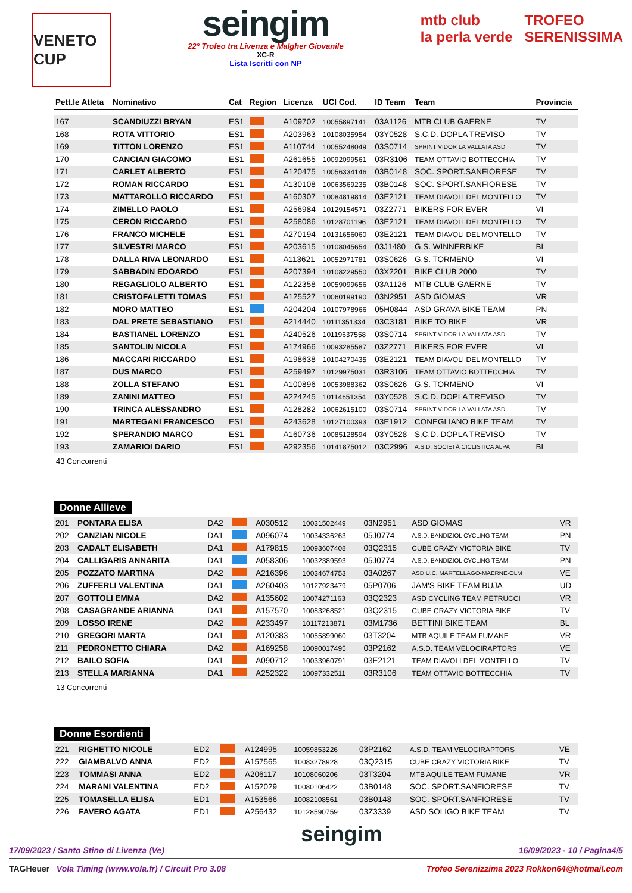VENETO CUP
seingim
22° Trofeo tra Livenza e Malgher Giovanile
XC-R
Lista Iscritti con NP
mtb club
la perla verde
TROFEO
SERENISSIMA
| Pett.le Atleta | Nominativo | Cat | Region | Licenza | UCI Cod. | ID Team | Team | Provincia |
| --- | --- | --- | --- | --- | --- | --- | --- | --- |
| 167 | SCANDIUZZI BRYAN | ES1 | | A109702 | 10055897141 | 03A1126 | MTB CLUB GAERNE | TV |
| 168 | ROTA VITTORIO | ES1 | | A203963 | 10108035954 | 03Y0528 | S.C.D. DOPLA TREVISO | TV |
| 169 | TITTON LORENZO | ES1 | | A110744 | 10055248049 | 03S0714 | SPRINT VIDOR LA VALLATA ASD | TV |
| 170 | CANCIAN GIACOMO | ES1 | | A261655 | 10092099561 | 03R3106 | TEAM OTTAVIO BOTTECCHIA | TV |
| 171 | CARLET ALBERTO | ES1 | | A120475 | 10056334146 | 03B0148 | SOC. SPORT.SANFIORESE | TV |
| 172 | ROMAN RICCARDO | ES1 | | A130108 | 10063569235 | 03B0148 | SOC. SPORT.SANFIORESE | TV |
| 173 | MATTAROLLO RICCARDO | ES1 | | A160307 | 10084819814 | 03E2121 | TEAM DIAVOLI DEL MONTELLO | TV |
| 174 | ZIMELLO PAOLO | ES1 | | A256984 | 10129154571 | 03Z2771 | BIKERS FOR EVER | VI |
| 175 | CERON RICCARDO | ES1 | | A258086 | 10128701196 | 03E2121 | TEAM DIAVOLI DEL MONTELLO | TV |
| 176 | FRANCO MICHELE | ES1 | | A270194 | 10131656060 | 03E2121 | TEAM DIAVOLI DEL MONTELLO | TV |
| 177 | SILVESTRI MARCO | ES1 | | A203615 | 10108045654 | 03J1480 | G.S. WINNERBIKE | BL |
| 178 | DALLA RIVA LEONARDO | ES1 | | A113621 | 10052971781 | 03S0626 | G.S. TORMENO | VI |
| 179 | SABBADIN EDOARDO | ES1 | | A207394 | 10108229550 | 03X2201 | BIKE CLUB 2000 | TV |
| 180 | REGAGLIOLO ALBERTO | ES1 | | A122358 | 10059099656 | 03A1126 | MTB CLUB GAERNE | TV |
| 181 | CRISTOFALETTI TOMAS | ES1 | | A125527 | 10060199190 | 03N2951 | ASD GIOMAS | VR |
| 182 | MORO MATTEO | ES1 | | A204204 | 10107978966 | 05H0844 | ASD GRAVA BIKE TEAM | PN |
| 183 | DAL PRETE SEBASTIANO | ES1 | | A214440 | 10111351334 | 03C3181 | BIKE TO BIKE | VR |
| 184 | BASTIANEL LORENZO | ES1 | | A240526 | 10119637558 | 03S0714 | SPRINT VIDOR LA VALLATA ASD | TV |
| 185 | SANTOLIN NICOLA | ES1 | | A174966 | 10093285587 | 03Z2771 | BIKERS FOR EVER | VI |
| 186 | MACCARI RICCARDO | ES1 | | A198638 | 10104270435 | 03E2121 | TEAM DIAVOLI DEL MONTELLO | TV |
| 187 | DUS MARCO | ES1 | | A259497 | 10129975031 | 03R3106 | TEAM OTTAVIO BOTTECCHIA | TV |
| 188 | ZOLLA STEFANO | ES1 | | A100896 | 10053988362 | 03S0626 | G.S. TORMENO | VI |
| 189 | ZANINI MATTEO | ES1 | | A224245 | 10114651354 | 03Y0528 | S.C.D. DOPLA TREVISO | TV |
| 190 | TRINCA ALESSANDRO | ES1 | | A128282 | 10062615100 | 03S0714 | SPRINT VIDOR LA VALLATA ASD | TV |
| 191 | MARTEGANI FRANCESCO | ES1 | | A243628 | 10127100393 | 03E1912 | CONEGLIANO BIKE TEAM | TV |
| 192 | SPERANDIO MARCO | ES1 | | A160736 | 10085128594 | 03Y0528 | S.C.D. DOPLA TREVISO | TV |
| 193 | ZAMARIOI DARIO | ES1 | | A292356 | 10141875012 | 03C2996 | A.S.D. SOCIETÀ CICLISTICA ALPA | BL |
43 Concorrenti
Donne Allieve
| 201 | PONTARA ELISA | DA2 | | A030512 | 10031502449 | 03N2951 | ASD GIOMAS | VR |
| 202 | CANZIAN NICOLE | DA1 | | A096074 | 10034336263 | 05J0774 | A.S.D. BANDIZIOL CYCLING TEAM | PN |
| 203 | CADALT ELISABETH | DA1 | | A179815 | 10093607408 | 03Q2315 | CUBE CRAZY VICTORIA BIKE | TV |
| 204 | CALLIGARIS ANNARITA | DA1 | | A058306 | 10032389593 | 05J0774 | A.S.D. BANDIZIOL CYCLING TEAM | PN |
| 205 | POZZATO MARTINA | DA2 | | A216396 | 10034674753 | 03A0267 | ASD U.C. MARTELLAGO-MAERNE-OLM | VE |
| 206 | ZUFFERLI VALENTINA | DA1 | | A260403 | 10127923479 | 05P0706 | JAM'S BIKE TEAM BUJA | UD |
| 207 | GOTTOLI EMMA | DA2 | | A135602 | 10074271163 | 03Q2323 | ASD CYCLING TEAM PETRUCCI | VR |
| 208 | CASAGRANDE ARIANNA | DA1 | | A157570 | 10083268521 | 03Q2315 | CUBE CRAZY VICTORIA BIKE | TV |
| 209 | LOSSO IRENE | DA2 | | A233497 | 10117213871 | 03M1736 | BETTINI BIKE TEAM | BL |
| 210 | GREGORI MARTA | DA1 | | A120383 | 10055899060 | 03T3204 | MTB AQUILE TEAM FUMANE | VR |
| 211 | PEDRONETTO CHIARA | DA2 | | A169258 | 10090017495 | 03P2162 | A.S.D. TEAM VELOCIRAPTORS | VE |
| 212 | BAILO SOFIA | DA1 | | A090712 | 10033960791 | 03E2121 | TEAM DIAVOLI DEL MONTELLO | TV |
| 213 | STELLA MARIANNA | DA1 | | A252322 | 10097332511 | 03R3106 | TEAM OTTAVIO BOTTECCHIA | TV |
13 Concorrenti
Donne Esordienti
| 221 | RIGHETTO NICOLE | ED2 | | A124995 | 10059853226 | 03P2162 | A.S.D. TEAM VELOCIRAPTORS | VE |
| 222 | GIAMBALVO ANNA | ED2 | | A157565 | 10083278928 | 03Q2315 | CUBE CRAZY VICTORIA BIKE | TV |
| 223 | TOMMASI ANNA | ED2 | | A206117 | 10108060206 | 03T3204 | MTB AQUILE TEAM FUMANE | VR |
| 224 | MARANI VALENTINA | ED2 | | A152029 | 10080106422 | 03B0148 | SOC. SPORT.SANFIORESE | TV |
| 225 | TOMASELLA ELISA | ED1 | | A153566 | 10082108561 | 03B0148 | SOC. SPORT.SANFIORESE | TV |
| 226 | FAVERO AGATA | ED1 | | A256432 | 10128590759 | 03Z3339 | ASD SOLIGO BIKE TEAM | TV |
17/09/2023 / Santo Stino di Livenza (Ve) seingim 16/09/2023 - 10 / Pagina4/5
TAGHeuer Vola Timing (www.vola.fr) / Circuit Pro 3.08 Trofeo Serenizzima 2023 Rokkon64@hotmail.com